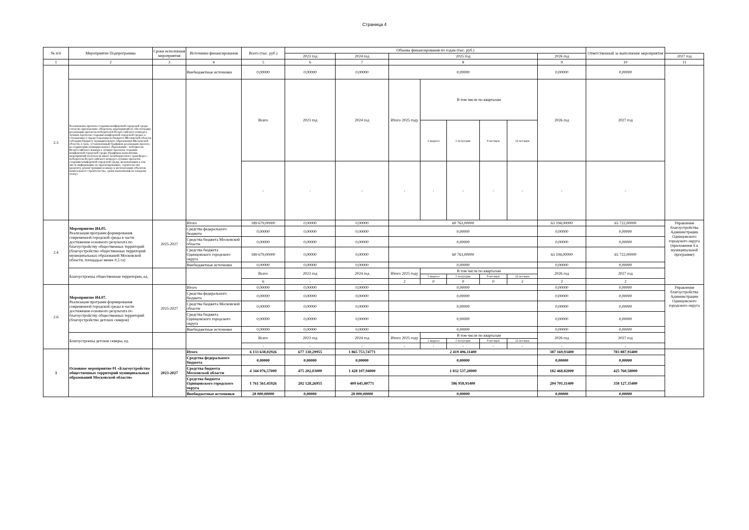Страница 4
| № п/п | Мероприятие Подпрограммы | Сроки исполнения мероприятия | Источники финансирования | Всего (тыс. руб.) | Объемы финансирования по годам (тыс. руб.) | | | | | | | | Ответственный за выполнение мероприятия | |
| --- | --- | --- | --- | --- | --- | --- | --- | --- | --- | --- | --- | --- | --- | --- |
| | | | | | 2023 год | 2024 год | 2025 год | | | | | 2026 год | | 2027 год |
| 1 | 2 | 3 | 4 | 5 | 6 | 7 | 8 | | | | | 9 | 10 | 11 |
| 2.3 | | | Внебюджетные источники | 0,00000 | 0,00000 | 0,00000 | 0,00000 | | | | | 0,00000 | 0,00000 | |
| | Реализованы проекты создания комфортной городской среды согласно приложению «Перечень мероприятий по обеспечению реализации проектов-победителей Всероссийского конкурса лучших проектов создания комфортной городской среды» к соглашению о предоставлении из бюджета Московской области субсидии бюджету муниципального образования Московской области, в срок, установленный Графиком реализации проекта на территории муниципального образования - победителя Всероссийского конкурса лучших проектов создания комфортной городской среды (Графиком выполнения мероприятий получателя иного межбюджетного трансферта – победителя Всероссийского конкурса лучших проектов создания комфортной городской среды, включающим в том числе информацию по проектированию, строительству (ремонту, реконструкции) и вводу в эксплуатацию объектов капитального строительства, сроки выполнения по каждому этапу) | | | Всего | 2023 год | 2024 год | Итого 2025 году | В том числе по кварталам | | | | 2026 год | 2027 год | |
| | | | | | | | | 1 квартал | 1 полугодие | 9 месяцев | 12 месяцев | | | |
| | | | | - | - | - | - | - | - | - | - | - | - | |
| 2.4 | Мероприятие И4.05. Реализация программ формирования современной городской среды в части достижения основного результата по благоустройству общественных территорий (благоустройство общественных территорий муниципальных образований Московской области, площадью менее 0,5 га) | 2025-2027 | Итого | 189 679,00000 | 0,00000 | 0,00000 | 60 763,00000 | | | | | 63 194,00000 | 65 722,00000 | Управление благоустройства Администрации Одинцовского городского округа (приложение 6 к муниципальной программе) |
| | | | Средства федерального бюджета | 0,00000 | 0,00000 | 0,00000 | 0,00000 | | | | | 0,00000 | 0,00000 | |
| | | | Средства бюджета Московской области | 0,00000 | 0,00000 | 0,00000 | 0,00000 | | | | | 0,00000 | 0,00000 | |
| | | | Средства бюджета Одинцовского городского округа | 189 679,00000 | 0,00000 | 0,00000 | 60 763,00000 | | | | | 63 194,00000 | 65 722,00000 | |
| | | | Внебюджетные источники | 0,00000 | 0,00000 | 0,00000 | 0,00000 | | | | | 0,00000 | 0,00000 | |
| | Благоустроены общественные территории, ед. | | | Всего | 2023 год | 2024 год | Итого 2025 году | В том числе по кварталам | | | | 2026 год | 2027 год | |
| | | | | | | | | 1 квартал | 1 полугодие | 9 месяцев | 12 месяцев | | | |
| | | | | 6 | - | - | 2 | 0 | 0 | 0 | 2 | 2 | 2 | |
| 2.6 | Мероприятие И4.07. Реализация программ формирования современной городской среды в части достижения основного результата по благоустройству общественных территорий (благоустройство детских скверов) | 2025-2027 | Итого | 0,00000 | 0,00000 | 0,00000 | 0,00000 | | | | | 0,00000 | 0,00000 | Управление благоустройства Администрации Одинцовского городского округа |
| | | | Средства федерального бюджета | 0,00000 | 0,00000 | 0,00000 | 0,00000 | | | | | 0,00000 | 0,00000 | |
| | | | Средства бюджета Московской области | 0,00000 | 0,00000 | 0,00000 | 0,00000 | | | | | 0,00000 | 0,00000 | |
| | | | Средства бюджета Одинцовского городского округа | 0,00000 | 0,00000 | 0,00000 | 0,00000 | | | | | 0,00000 | 0,00000 | |
| | | | Внебюджетные источники | 0,00000 | 0,00000 | 0,00000 | 0,00000 | | | | | 0,00000 | 0,00000 | |
| | Благоустроены детские скверы, ед. | | | Всего | 2023 год | 2024 год | Итого 2025 году | В том числе по кварталам | | | | 2026 год | 2027 год | |
| | | | | | | | | 1 квартал | 1 полугодие | 9 месяцев | 12 месяцев | | | |
| | | | | - | - | - | - | - | - | - | - | - | - | |
| 3 | Основное мероприятие 01 «Благоустройство общественных территорий муниципальных образований Московской области» | 2023-2027 | Итого | 6 133 638,02926 | 677 330,29955 | 1 865 753,74771 | 2 419 496,11400 | | | | | 387 169,93400 | 783 887,93400 | |
| | | | Средства федерального бюджета | 0,00000 | 0,00000 | 0,00000 | 0,00000 | | | | | 0,00000 | 0,00000 | |
| | | | Средства бюджета Московской области | 4 344 076,57000 | 475 202,03000 | 1 428 107,94000 | 1 832 537,20000 | | | | | 182 468,82000 | 425 760,58000 | |
| | | | Средства бюджета Одинцовского городского округа | 1 761 561,45926 | 202 128,26955 | 409 645,80771 | 586 958,91400 | | | | | 204 701,11400 | 358 127,35400 | |
| | | | Внебюджетные источники | 28 000,00000 | 0,00000 | 28 000,00000 | 0,00000 | | | | | 0,00000 | 0,00000 | |